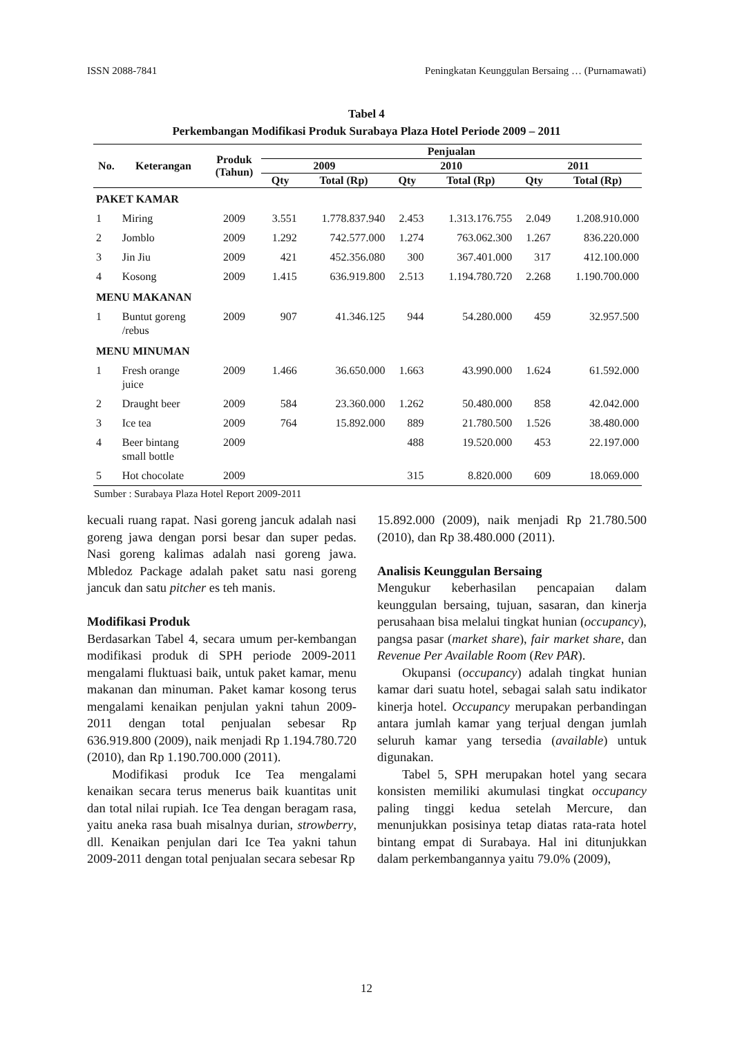ISSN 2088-7841 Peningkatan Keunggulan Bersaing … (Purnamawati)
Tabel 4
Perkembangan Modifikasi Produk Surabaya Plaza Hotel Periode 2009 – 2011
| No. | Keterangan | Produk (Tahun) | Penjualan | | | | | |
| --- | --- | --- | --- | --- | --- | --- | --- | --- |
| | | | 2009 | | 2010 | | 2011 | |
| | | | Qty | Total (Rp) | Qty | Total (Rp) | Qty | Total (Rp) |
| PAKET KAMAR | | | | | | | | |
| 1 | Miring | 2009 | 3.551 | 1.778.837.940 | 2.453 | 1.313.176.755 | 2.049 | 1.208.910.000 |
| 2 | Jomblo | 2009 | 1.292 | 742.577.000 | 1.274 | 763.062.300 | 1.267 | 836.220.000 |
| 3 | Jin Jiu | 2009 | 421 | 452.356.080 | 300 | 367.401.000 | 317 | 412.100.000 |
| 4 | Kosong | 2009 | 1.415 | 636.919.800 | 2.513 | 1.194.780.720 | 2.268 | 1.190.700.000 |
| MENU MAKANAN | | | | | | | | |
| 1 | Buntut goreng /rebus | 2009 | 907 | 41.346.125 | 944 | 54.280.000 | 459 | 32.957.500 |
| MENU MINUMAN | | | | | | | | |
| 1 | Fresh orange juice | 2009 | 1.466 | 36.650.000 | 1.663 | 43.990.000 | 1.624 | 61.592.000 |
| 2 | Draught beer | 2009 | 584 | 23.360.000 | 1.262 | 50.480.000 | 858 | 42.042.000 |
| 3 | Ice tea | 2009 | 764 | 15.892.000 | 889 | 21.780.500 | 1.526 | 38.480.000 |
| 4 | Beer bintang small bottle | 2009 | | | 488 | 19.520.000 | 453 | 22.197.000 |
| 5 | Hot chocolate | 2009 | | | 315 | 8.820.000 | 609 | 18.069.000 |
Sumber : Surabaya Plaza Hotel Report 2009-2011
kecuali ruang rapat. Nasi goreng jancuk adalah nasi goreng jawa dengan porsi besar dan super pedas. Nasi goreng kalimas adalah nasi goreng jawa. Mbledoz Package adalah paket satu nasi goreng jancuk dan satu pitcher es teh manis.
Modifikasi Produk
Berdasarkan Tabel 4, secara umum per-kembangan modifikasi produk di SPH periode 2009-2011 mengalami fluktuasi baik, untuk paket kamar, menu makanan dan minuman. Paket kamar kosong terus mengalami kenaikan penjulan yakni tahun 2009-2011 dengan total penjualan sebesar Rp 636.919.800 (2009), naik menjadi Rp 1.194.780.720 (2010), dan Rp 1.190.700.000 (2011).
Modifikasi produk Ice Tea mengalami kenaikan secara terus menerus baik kuantitas unit dan total nilai rupiah. Ice Tea dengan beragam rasa, yaitu aneka rasa buah misalnya durian, strowberry, dll. Kenaikan penjulan dari Ice Tea yakni tahun 2009-2011 dengan total penjualan secara sebesar Rp
15.892.000 (2009), naik menjadi Rp 21.780.500 (2010), dan Rp 38.480.000 (2011).
Analisis Keunggulan Bersaing
Mengukur keberhasilan pencapaian dalam keunggulan bersaing, tujuan, sasaran, dan kinerja perusahaan bisa melalui tingkat hunian (occupancy), pangsa pasar (market share), fair market share, dan Revenue Per Available Room (Rev PAR).
Okupansi (occupancy) adalah tingkat hunian kamar dari suatu hotel, sebagai salah satu indikator kinerja hotel. Occupancy merupakan perbandingan antara jumlah kamar yang terjual dengan jumlah seluruh kamar yang tersedia (available) untuk digunakan.
Tabel 5, SPH merupakan hotel yang secara konsisten memiliki akumulasi tingkat occupancy paling tinggi kedua setelah Mercure, dan menunjukkan posisinya tetap diatas rata-rata hotel bintang empat di Surabaya. Hal ini ditunjukkan dalam perkembangannya yaitu 79.0% (2009),
12